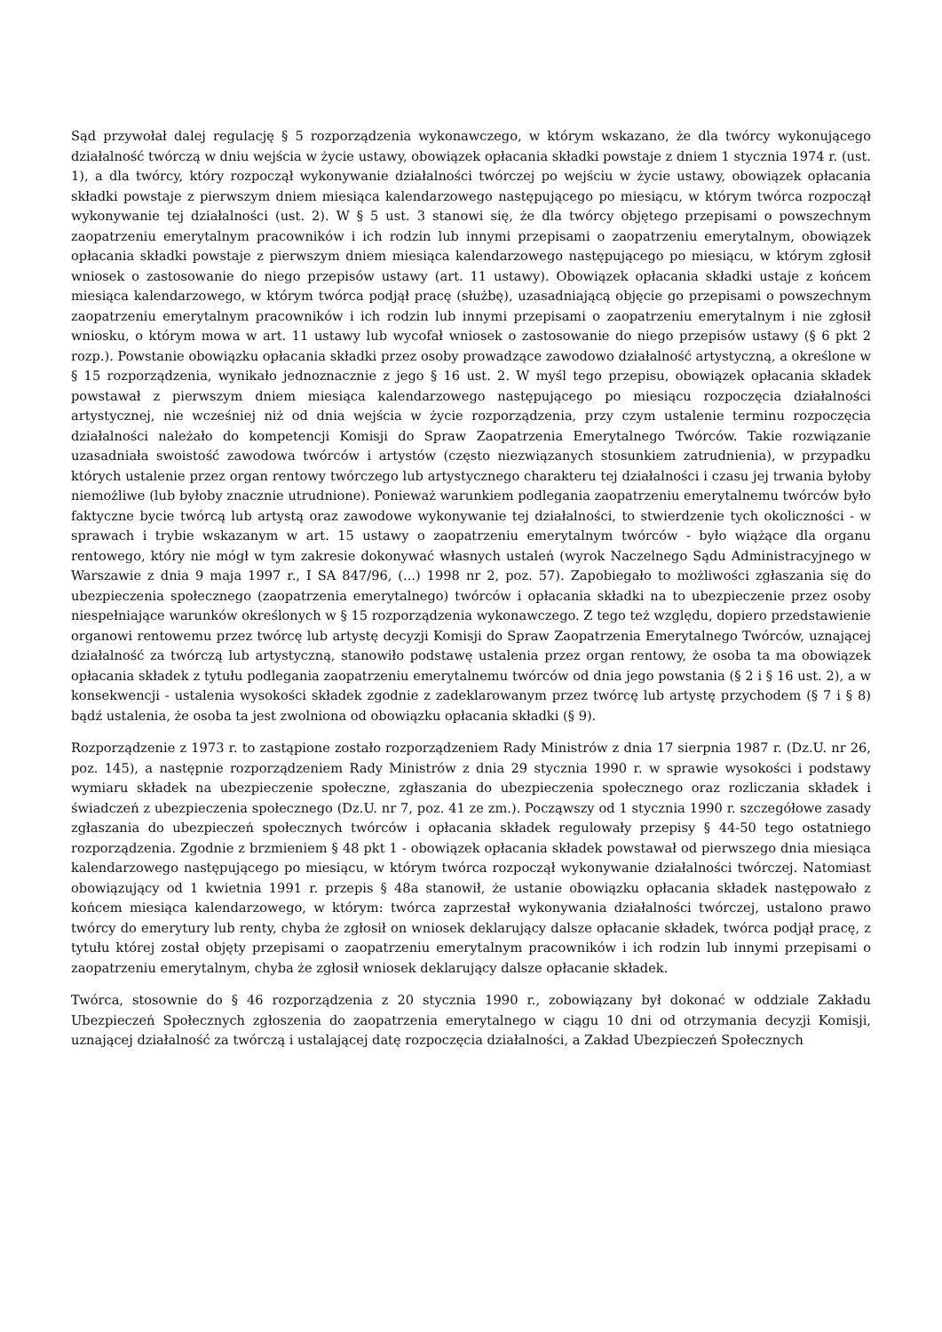Sąd przywołał dalej regulację § 5 rozporządzenia wykonawczego, w którym wskazano, że dla twórcy wykonującego działalność twórczą w dniu wejścia w życie ustawy, obowiązek opłacania składki powstaje z dniem 1 stycznia 1974 r. (ust. 1), a dla twórcy, który rozpoczął wykonywanie działalności twórczej po wejściu w życie ustawy, obowiązek opłacania składki powstaje z pierwszym dniem miesiąca kalendarzowego następującego po miesiącu, w którym twórca rozpoczął wykonywanie tej działalności (ust. 2). W § 5 ust. 3 stanowi się, że dla twórcy objętego przepisami o powszechnym zaopatrzeniu emerytalnym pracowników i ich rodzin lub innymi przepisami o zaopatrzeniu emerytalnym, obowiązek opłacania składki powstaje z pierwszym dniem miesiąca kalendarzowego następującego po miesiącu, w którym zgłosił wniosek o zastosowanie do niego przepisów ustawy (art. 11 ustawy). Obowiązek opłacania składki ustaje z końcem miesiąca kalendarzowego, w którym twórca podjął pracę (służbę), uzasadniającą objęcie go przepisami o powszechnym zaopatrzeniu emerytalnym pracowników i ich rodzin lub innymi przepisami o zaopatrzeniu emerytalnym i nie zgłosił wniosku, o którym mowa w art. 11 ustawy lub wycofał wniosek o zastosowanie do niego przepisów ustawy (§ 6 pkt 2 rozp.). Powstanie obowiązku opłacania składki przez osoby prowadzące zawodowo działalność artystyczną, a określone w § 15 rozporządzenia, wynikało jednoznacznie z jego § 16 ust. 2. W myśl tego przepisu, obowiązek opłacania składek powstawał z pierwszym dniem miesiąca kalendarzowego następującego po miesiącu rozpoczęcia działalności artystycznej, nie wcześniej niż od dnia wejścia w życie rozporządzenia, przy czym ustalenie terminu rozpoczęcia działalności należało do kompetencji Komisji do Spraw Zaopatrzenia Emerytalnego Twórców. Takie rozwiązanie uzasadniała swoistość zawodowa twórców i artystów (często niezwiązanych stosunkiem zatrudnienia), w przypadku których ustalenie przez organ rentowy twórczego lub artystycznego charakteru tej działalności i czasu jej trwania byłoby niemożliwe (lub byłoby znacznie utrudnione). Ponieważ warunkiem podlegania zaopatrzeniu emerytalnemu twórców było faktyczne bycie twórcą lub artystą oraz zawodowe wykonywanie tej działalności, to stwierdzenie tych okoliczności - w sprawach i trybie wskazanym w art. 15 ustawy o zaopatrzeniu emerytalnym twórców - było wiążące dla organu rentowego, który nie mógł w tym zakresie dokonywać własnych ustaleń (wyrok Naczelnego Sądu Administracyjnego w Warszawie z dnia 9 maja 1997 r., I SA 847/96, (...) 1998 nr 2, poz. 57). Zapobiegało to możliwości zgłaszania się do ubezpieczenia społecznego (zaopatrzenia emerytalnego) twórców i opłacania składki na to ubezpieczenie przez osoby niespełniające warunków określonych w § 15 rozporządzenia wykonawczego. Z tego też względu, dopiero przedstawienie organowi rentowemu przez twórcę lub artystę decyzji Komisji do Spraw Zaopatrzenia Emerytalnego Twórców, uznającej działalność za twórczą lub artystyczną, stanowiło podstawę ustalenia przez organ rentowy, że osoba ta ma obowiązek opłacania składek z tytułu podlegania zaopatrzeniu emerytalnemu twórców od dnia jego powstania (§ 2 i § 16 ust. 2), a w konsekwencji - ustalenia wysokości składek zgodnie z zadeklarowanym przez twórcę lub artystę przychodem (§ 7 i § 8) bądź ustalenia, że osoba ta jest zwolniona od obowiązku opłacania składki (§ 9).
Rozporządzenie z 1973 r. to zastąpione zostało rozporządzeniem Rady Ministrów z dnia 17 sierpnia 1987 r. (Dz.U. nr 26, poz. 145), a następnie rozporządzeniem Rady Ministrów z dnia 29 stycznia 1990 r. w sprawie wysokości i podstawy wymiaru składek na ubezpieczenie społeczne, zgłaszania do ubezpieczenia społecznego oraz rozliczania składek i świadczeń z ubezpieczenia społecznego (Dz.U. nr 7, poz. 41 ze zm.). Począwszy od 1 stycznia 1990 r. szczegółowe zasady zgłaszania do ubezpieczeń społecznych twórców i opłacania składek regulowały przepisy § 44-50 tego ostatniego rozporządzenia. Zgodnie z brzmieniem § 48 pkt 1 - obowiązek opłacania składek powstawał od pierwszego dnia miesiąca kalendarzowego następującego po miesiącu, w którym twórca rozpoczął wykonywanie działalności twórczej. Natomiast obowiązujący od 1 kwietnia 1991 r. przepis § 48a stanowił, że ustanie obowiązku opłacania składek następowało z końcem miesiąca kalendarzowego, w którym: twórca zaprzestał wykonywania działalności twórczej, ustalono prawo twórcy do emerytury lub renty, chyba że zgłosił on wniosek deklarujący dalsze opłacanie składek, twórca podjął pracę, z tytułu której został objęty przepisami o zaopatrzeniu emerytalnym pracowników i ich rodzin lub innymi przepisami o zaopatrzeniu emerytalnym, chyba że zgłosił wniosek deklarujący dalsze opłacanie składek.
Twórca, stosownie do § 46 rozporządzenia z 20 stycznia 1990 r., zobowiązany był dokonać w oddziale Zakładu Ubezpieczeń Społecznych zgłoszenia do zaopatrzenia emerytalnego w ciągu 10 dni od otrzymania decyzji Komisji, uznającej działalność za twórczą i ustalającej datę rozpoczęcia działalności, a Zakład Ubezpieczeń Społecznych